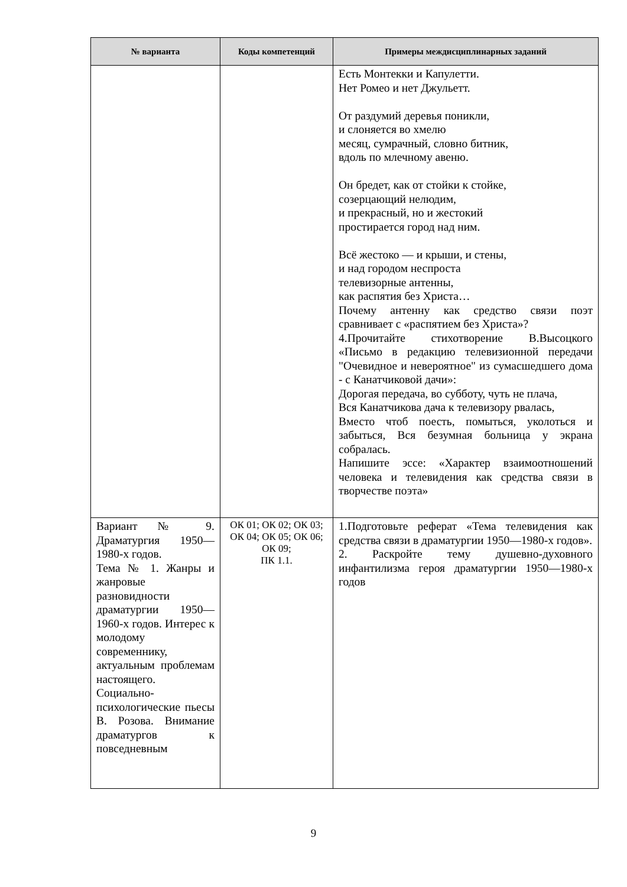| № варианта | Коды компетенций | Примеры междисциплинарных заданий |
| --- | --- | --- |
| | | Есть Монтекки и Капулетти. Нет Ромео и нет Джульетт. От раздумий деревья поникли, и слоняется во хмелю месяц, сумрачный, словно битник, вдоль по млечному авеню. Он бредет, как от стойки к стойке, созерцающий нелюдим, и прекрасный, но и жестокий простирается город над ним. Всё жестоко — и крыши, и стены, и над городом неспроста телевизорные антенны, как распятия без Христа… Почему антенну как средство связи поэт сравнивает с «распятием без Христа»? 4.Прочитайте стихотворение В.Высоцкого «Письмо в редакцию телевизионной передачи "Очевидное и невероятное" из сумасшедшего дома - с Канатчиковой дачи»: Дорогая передача, во субботу, чуть не плача, Вся Канатчикова дача к телевизору рвалась, Вместо чтоб поесть, помыться, уколоться и забыться, Вся безумная больница у экрана собралась. Напишите эссе: «Характер взаимоотношений человека и телевидения как средства связи в творчестве поэта» |
| Вариант № 9. Драматургия 1950—1980-х годов. Тема № 1. Жанры и жанровые разновидности драматургии 1950—1960-х годов. Интерес к молодому современнику, актуальным проблемам настоящего. Социально-психологические пьесы В. Розова. Внимание драматургов к повседневным | ОК 01; ОК 02; ОК 03; ОК 04; ОК 05; ОК 06; ОК 09; ПК 1.1. | 1.Подготовьте реферат «Тема телевидения как средства связи в драматургии 1950—1980-х годов». 2. Раскройте тему душевно-духовного инфантилизма героя драматургии 1950—1980-х годов |
9